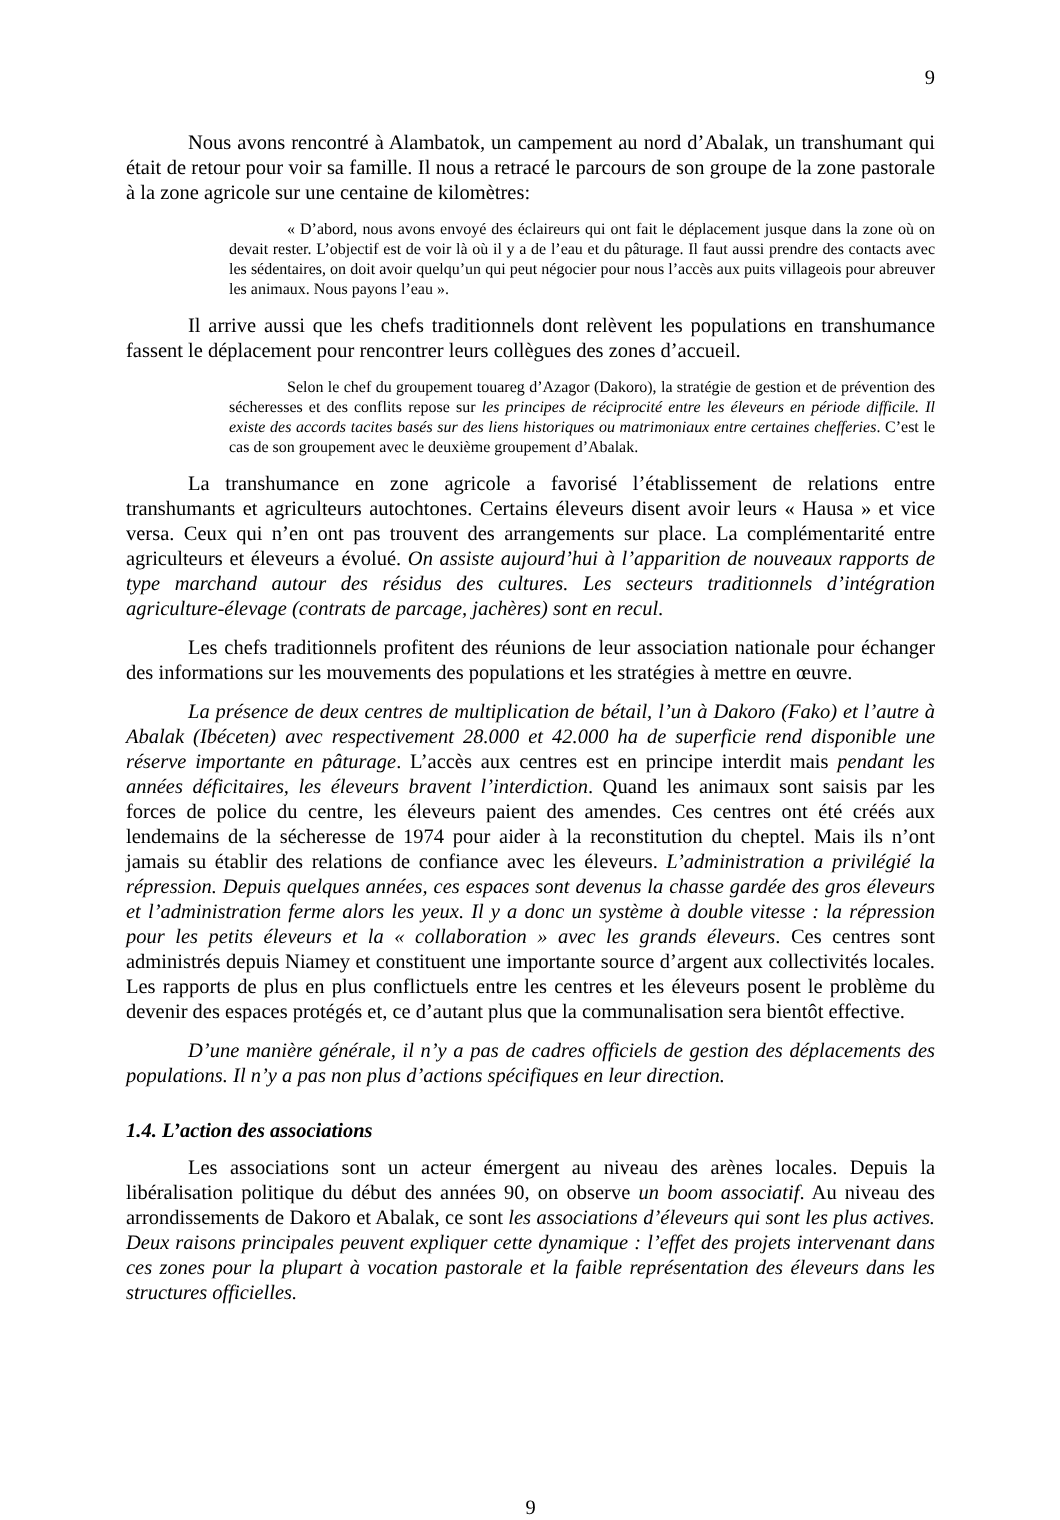9
Nous avons rencontré à Alambatok, un campement au nord d’Abalak, un transhumant qui était de retour pour voir sa famille. Il nous a retracé le parcours de son groupe de la zone pastorale à la zone agricole sur une centaine de kilomètres:
« D’abord, nous avons envoyé des éclaireurs qui ont fait le déplacement jusque dans la zone où on devait rester. L’objectif est de voir là où il y a de l’eau et du pâturage. Il faut aussi prendre des contacts avec les sédentaires, on doit avoir quelqu’un qui peut négocier pour nous l’accès aux puits villageois pour abreuver les animaux. Nous payons l’eau ».
Il arrive aussi que les chefs traditionnels dont relèvent les populations en transhumance fassent le déplacement pour rencontrer leurs collègues des zones d’accueil.
Selon le chef du groupement touareg d’Azagor (Dakoro), la stratégie de gestion et de prévention des sécheresses et des conflits repose sur les principes de réciprocité entre les éleveurs en période difficile. Il existe des accords tacites basés sur des liens historiques ou matrimoniaux entre certaines chefferies. C’est le cas de son groupement avec le deuxième groupement d’Abalak.
La transhumance en zone agricole a favorisé l’établissement de relations entre transhumants et agriculteurs autochtones. Certains éleveurs disent avoir leurs « Hausa » et vice versa. Ceux qui n’en ont pas trouvent des arrangements sur place. La complémentarité entre agriculteurs et éleveurs a évolué. On assiste aujourd’hui à l’apparition de nouveaux rapports de type marchand autour des résidus des cultures. Les secteurs traditionnels d’intégration agriculture-élevage (contrats de parcage, jachères) sont en recul.
Les chefs traditionnels profitent des réunions de leur association nationale pour échanger des informations sur les mouvements des populations et les stratégies à mettre en œuvre.
La présence de deux centres de multiplication de bétail, l’un à Dakoro (Fako) et l’autre à Abalak (Ibéceten) avec respectivement 28.000 et 42.000 ha de superficie rend disponible une réserve importante en pâturage. L’accès aux centres est en principe interdit mais pendant les années déficitaires, les éleveurs bravent l’interdiction. Quand les animaux sont saisis par les forces de police du centre, les éleveurs paient des amendes. Ces centres ont été créés aux lendemains de la sécheresse de 1974 pour aider à la reconstitution du cheptel. Mais ils n’ont jamais su établir des relations de confiance avec les éleveurs. L’administration a privilégié la répression. Depuis quelques années, ces espaces sont devenus la chasse gardée des gros éleveurs et l’administration ferme alors les yeux. Il y a donc un système à double vitesse : la répression pour les petits éleveurs et la « collaboration » avec les grands éleveurs. Ces centres sont administrés depuis Niamey et constituent une importante source d’argent aux collectivités locales. Les rapports de plus en plus conflictuels entre les centres et les éleveurs posent le problème du devenir des espaces protégés et, ce d’autant plus que la communalisation sera bientôt effective.
D’une manière générale, il n’y a pas de cadres officiels de gestion des déplacements des populations. Il n’y a pas non plus d’actions spécifiques en leur direction.
1.4. L’action des associations
Les associations sont un acteur émergent au niveau des arènes locales. Depuis la libéralisation politique du début des années 90, on observe un boom associatif. Au niveau des arrondissements de Dakoro et Abalak, ce sont les associations d’éleveurs qui sont les plus actives. Deux raisons principales peuvent expliquer cette dynamique : l’effet des projets intervenant dans ces zones pour la plupart à vocation pastorale et la faible représentation des éleveurs dans les structures officielles.
9